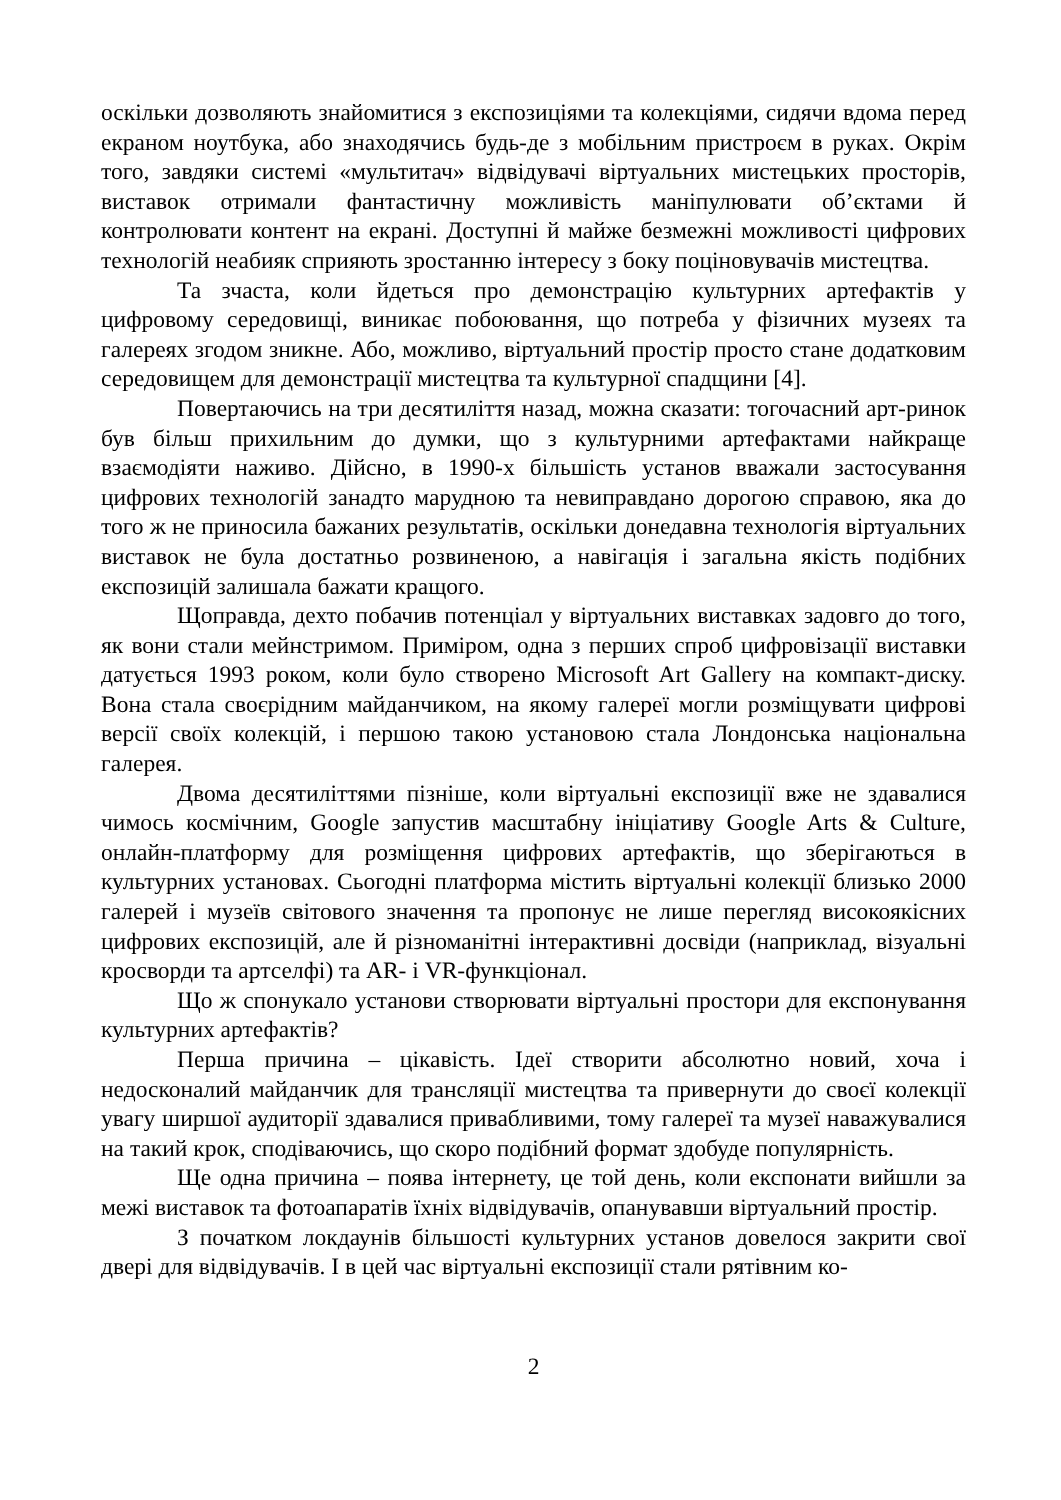оскільки дозволяють знайомитися з експозиціями та колекціями, сидячи вдома перед екраном ноутбука, або знаходячись будь-де з мобільним пристроєм в руках. Окрім того, завдяки системі «мультитач» відвідувачі віртуальних мистецьких просторів, виставок отримали фантастичну можливість маніпулювати об’єктами й контролювати контент на екрані. Доступні й майже безмежні можливості цифрових технологій неабияк сприяють зростанню інтересу з боку поціновувачів мистецтва.
Та зчаста, коли йдеться про демонстрацію культурних артефактів у цифровому середовищі, виникає побоювання, що потреба у фізичних музеях та галереях згодом зникне. Або, можливо, віртуальний простір просто стане додатковим середовищем для демонстрації мистецтва та культурної спадщини [4].
Повертаючись на три десятиліття назад, можна сказати: тогочасний арт-ринок був більш прихильним до думки, що з культурними артефактами найкраще взаємодіяти наживо. Дійсно, в 1990-х більшість установ вважали застосування цифрових технологій занадто марудною та невиправдано дорогою справою, яка до того ж не приносила бажаних результатів, оскільки донедавна технологія віртуальних виставок не була достатньо розвиненою, а навігація і загальна якість подібних експозицій залишала бажати кращого.
Щоправда, дехто побачив потенціал у віртуальних виставках задовго до того, як вони стали мейнстримом. Приміром, одна з перших спроб цифровізації виставки датується 1993 роком, коли було створено Microsoft Art Gallery на компакт-диску. Вона стала своєрідним майданчиком, на якому галереї могли розміщувати цифрові версії своїх колекцій, і першою такою установою стала Лондонська національна галерея.
Двома десятиліттями пізніше, коли віртуальні експозиції вже не здавалися чимось космічним, Google запустив масштабну ініціативу Google Arts & Culture, онлайн-платформу для розміщення цифрових артефактів, що зберігаються в культурних установах. Сьогодні платформа містить віртуальні колекції близько 2000 галерей і музеїв світового значення та пропонує не лише перегляд високоякісних цифрових експозицій, але й різноманітні інтерактивні досвіди (наприклад, візуальні кросворди та артселфі) та AR- і VR-функціонал.
Що ж спонукало установи створювати віртуальні простори для експонування культурних артефактів?
Перша причина – цікавість. Ідеї створити абсолютно новий, хоча і недосконалий майданчик для трансляції мистецтва та привернути до своєї колекції увагу ширшої аудиторії здавалися привабливими, тому галереї та музеї наважувалися на такий крок, сподіваючись, що скоро подібний формат здобуде популярність.
Ще одна причина – поява інтернету, це той день, коли експонати вийшли за межі виставок та фотоапаратів їхніх відвідувачів, опанувавши віртуальний простір.
З початком локдаунів більшості культурних установ довелося закрити свої двері для відвідувачів. І в цей час віртуальні експозиції стали рятівним ко-
2